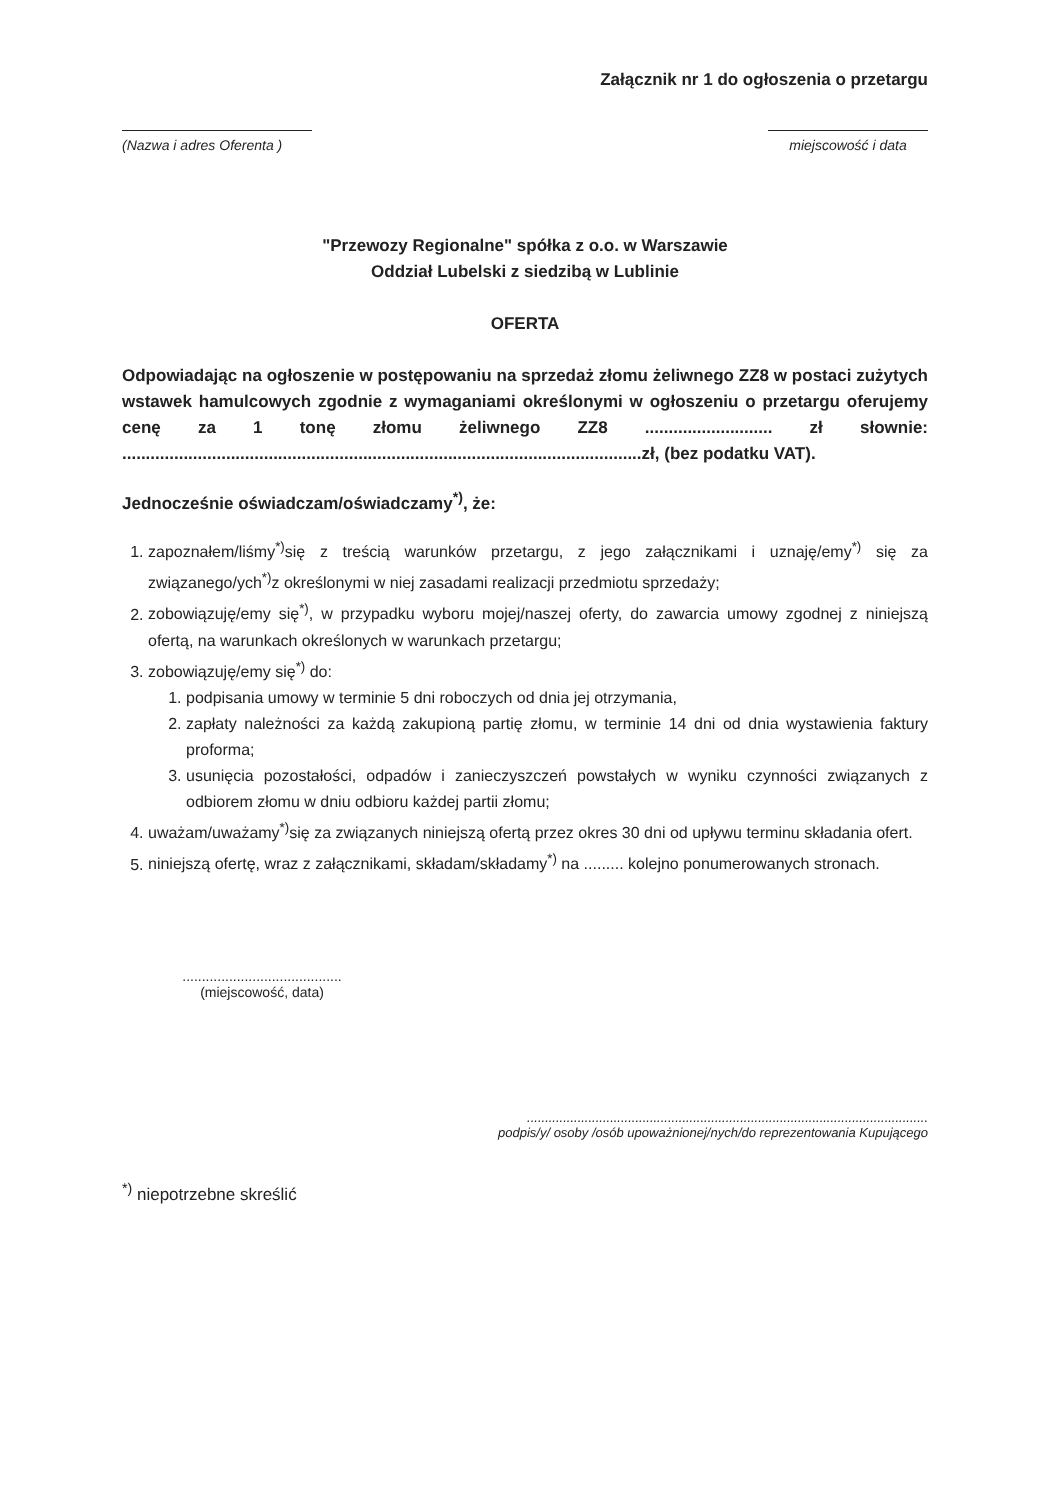Załącznik nr 1 do ogłoszenia o przetargu
(Nazwa i adres Oferenta )
miejscowość i data
"Przewozy Regionalne" spółka z o.o. w Warszawie
Oddział Lubelski z siedzibą w Lublinie
OFERTA
Odpowiadając na ogłoszenie w postępowaniu na sprzedaż złomu żeliwnego ZZ8 w postaci zużytych wstawek hamulcowych zgodnie z wymaganiami określonymi w ogłoszeniu o przetargu oferujemy cenę za 1 tonę złomu żeliwnego ZZ8 ........................... zł słownie: ..............................................................................................................zł, (bez podatku VAT).
Jednocześnie oświadczam/oświadczamy<sup>*)</sup>, że:
1. zapoznałem/liśmy<sup>*)</sup>się z treścią warunków przetargu, z jego załącznikami i uznaję/emy<sup>*)</sup> się za związanego/ych<sup>*)</sup>z określonymi w niej zasadami realizacji przedmiotu sprzedaży;
2. zobowiązuję/emy się<sup>*)</sup>, w przypadku wyboru mojej/naszej oferty, do zawarcia umowy zgodnej z niniejszą ofertą, na warunkach określonych w warunkach przetargu;
3. zobowiązuję/emy się<sup>*)</sup> do:
1. podpisania umowy w terminie 5 dni roboczych od dnia jej otrzymania,
2. zapłaty należności za każdą zakupioną partię złomu, w terminie 14 dni od dnia wystawienia faktury proforma;
3. usunięcia pozostałości, odpadów i zanieczyszczeń powstałych w wyniku czynności związanych z odbiorem złomu w dniu odbioru każdej partii złomu;
4. uważam/uważamy<sup>*)</sup>się za związanych niniejszą ofertą przez okres 30 dni od upływu terminu składania ofert.
5. niniejszą ofertę, wraz z załącznikami, składam/składamy<sup>*)</sup> na ......... kolejno ponumerowanych stronach.
.........................................
(miejscowość, data)
...............................................................................................................
podpis/y/ osoby /osób upoważnionej/nych/do reprezentowania Kupującego
<sup>*)</sup> niepotrzebne skreślić